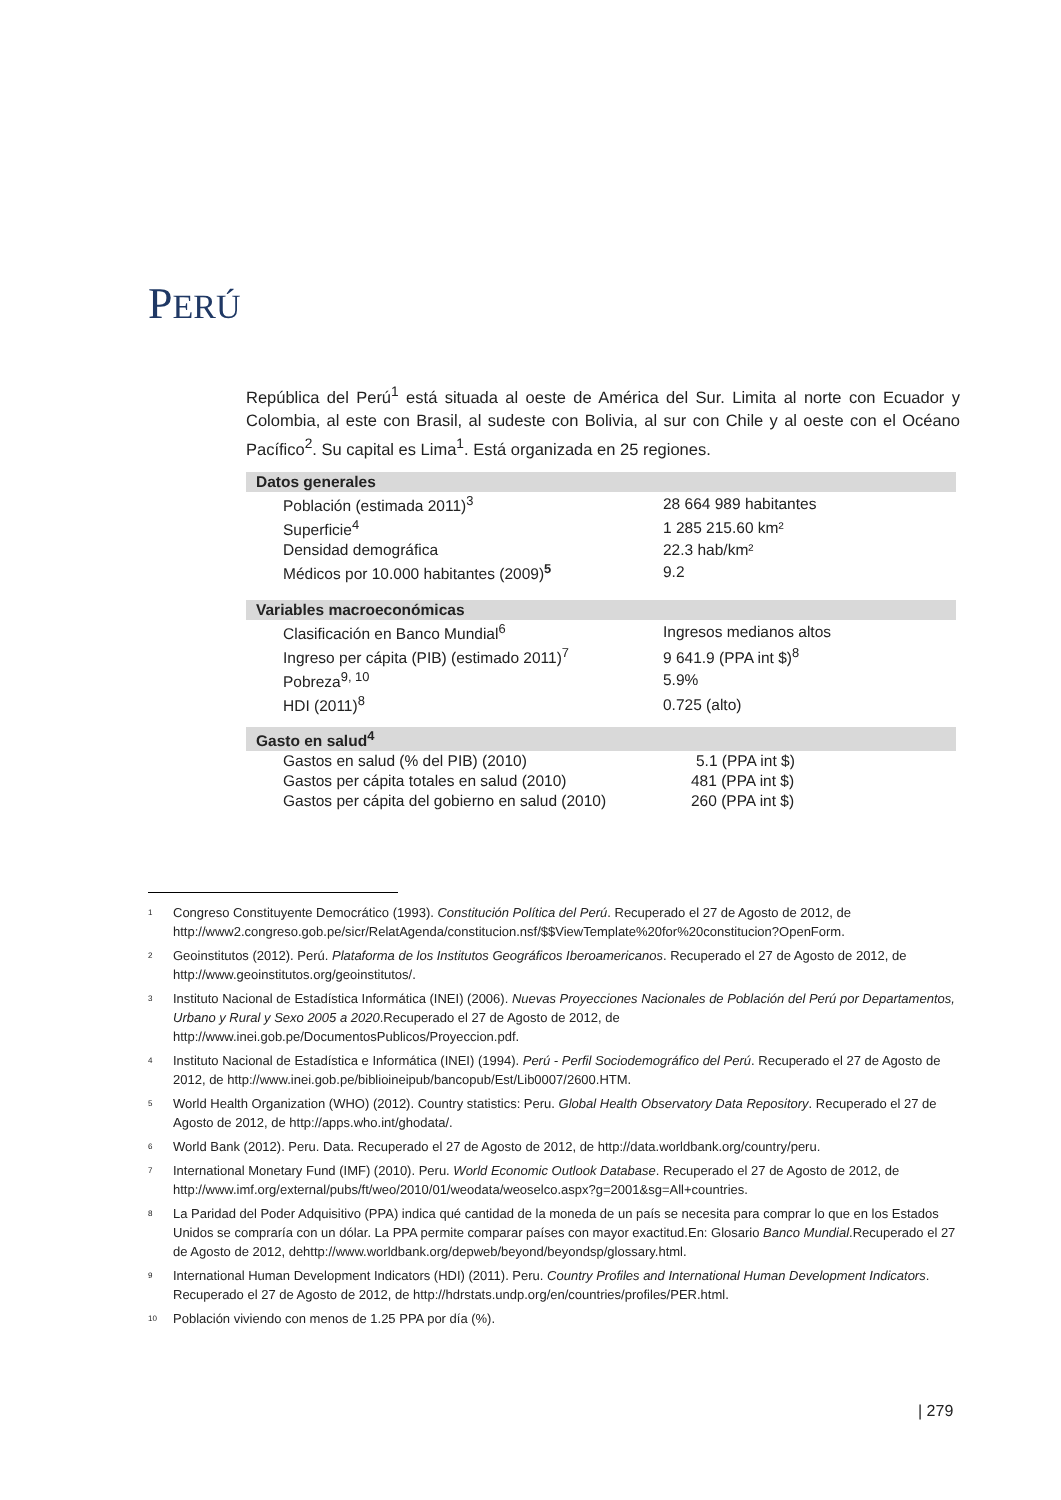PERÚ
República del Perú<sup>1</sup> está situada al oeste de América del Sur. Limita al norte con Ecuador y Colombia, al este con Brasil, al sudeste con Bolivia, al sur con Chile y al oeste con el Océano Pacífico<sup>2</sup>. Su capital es Lima<sup>1</sup>. Está organizada en 25 regiones.
| Datos generales | |
| --- | --- |
| Población (estimada 2011)<sup>3</sup> | 28 664 989 habitantes |
| Superficie<sup>4</sup> | 1 285 215.60 km² |
| Densidad demográfica | 22.3 hab/km² |
| Médicos por 10.000 habitantes (2009)<sup>5</sup> | 9.2 |
| Variables macroeconómicas | |
| --- | --- |
| Clasificación en Banco Mundial<sup>6</sup> | Ingresos medianos altos |
| Ingreso per cápita (PIB) (estimado 2011)<sup>7</sup> | 9 641.9 (PPA int $)<sup>8</sup> |
| Pobreza<sup>9, 10</sup> | 5.9% |
| HDI (2011)<sup>8</sup> | 0.725 (alto) |
| Gasto en salud<sup>4</sup> | |
| --- | --- |
| Gastos en salud (% del PIB) (2010) | 5.1 (PPA int $) |
| Gastos per cápita totales en salud (2010) | 481 (PPA int $) |
| Gastos per cápita del gobierno en salud (2010) | 260 (PPA int $) |
<sup>1</sup> Congreso Constituyente Democrático (1993). Constitución Política del Perú. Recuperado el 27 de Agosto de 2012, de http://www2.congreso.gob.pe/sicr/RelatAgenda/constitucion.nsf/$$ViewTemplate%20for%20constitucion?OpenForm.
<sup>2</sup> Geoinstitutos (2012). Perú. Plataforma de los Institutos Geográficos Iberoamericanos. Recuperado el 27 de Agosto de 2012, de http://www.geoinstitutos.org/geoinstitutos/.
<sup>3</sup> Instituto Nacional de Estadística Informática (INEI) (2006). Nuevas Proyecciones Nacionales de Población del Perú por Departamentos, Urbano y Rural y Sexo 2005 a 2020.Recuperado el 27 de Agosto de 2012, de http://www.inei.gob.pe/DocumentosPublicos/Proyeccion.pdf.
<sup>4</sup> Instituto Nacional de Estadística e Informática (INEI) (1994). Perú - Perfil Sociodemográfico del Perú. Recuperado el 27 de Agosto de 2012, de http://www.inei.gob.pe/biblioineipub/bancopub/Est/Lib0007/2600.HTM.
<sup>5</sup> World Health Organization (WHO) (2012). Country statistics: Peru. Global Health Observatory Data Repository. Recuperado el 27 de Agosto de 2012, de http://apps.who.int/ghodata/.
<sup>6</sup> World Bank (2012). Peru. Data. Recuperado el 27 de Agosto de 2012, de http://data.worldbank.org/country/peru.
<sup>7</sup> International Monetary Fund (IMF) (2010). Peru. World Economic Outlook Database. Recuperado el 27 de Agosto de 2012, de http://www.imf.org/external/pubs/ft/weo/2010/01/weodata/weoselco.aspx?g=2001&sg=All+countries.
<sup>8</sup> La Paridad del Poder Adquisitivo (PPA) indica qué cantidad de la moneda de un país se necesita para comprar lo que en los Estados Unidos se compraría con un dólar. La PPA permite comparar países con mayor exactitud.En: Glosario Banco Mundial.Recuperado el 27 de Agosto de 2012, dehttp://www.worldbank.org/depweb/beyond/beyondsp/glossary.html.
<sup>9</sup> International Human Development Indicators (HDI) (2011). Peru. Country Profiles and International Human Development Indicators. Recuperado el 27 de Agosto de 2012, de http://hdrstats.undp.org/en/countries/profiles/PER.html.
<sup>10</sup> Población viviendo con menos de 1.25 PPA por día (%).
| 279